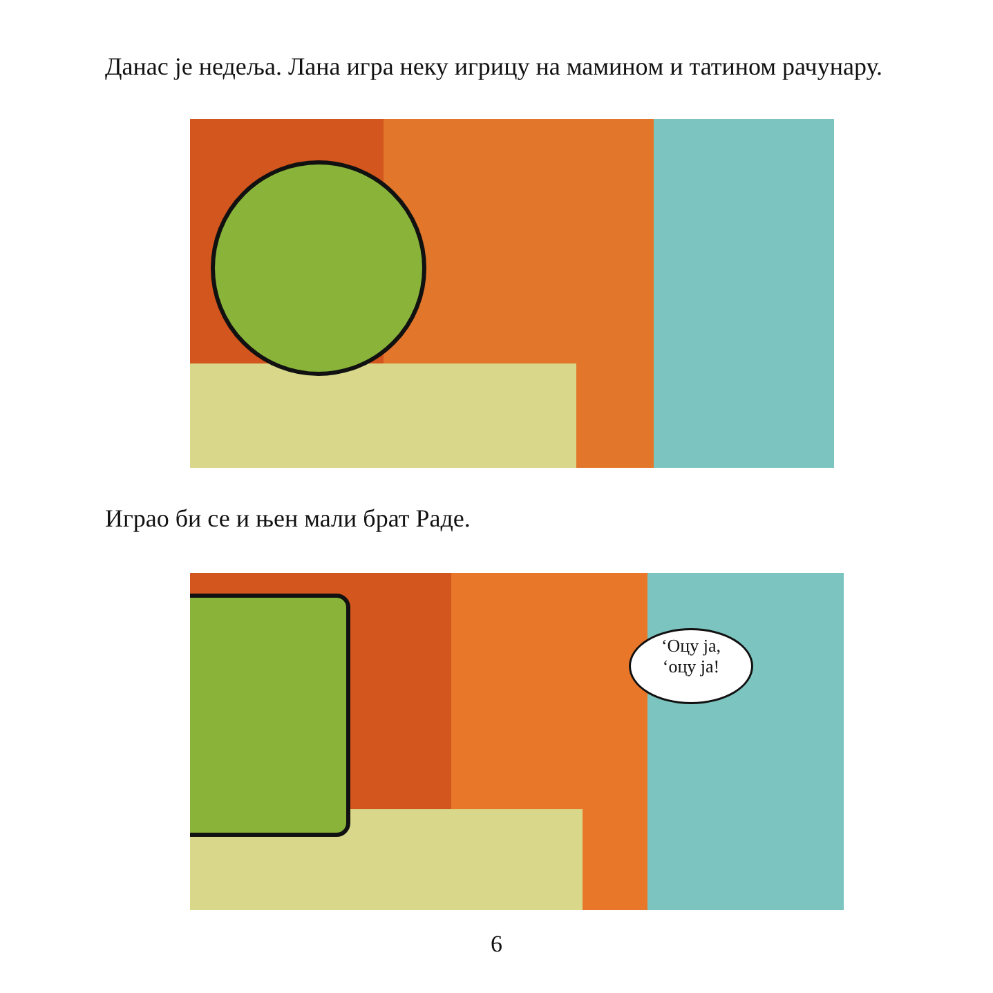Данас је недеља. Лана игра неку игрицу на маминoм и татином рачунару.
Играо би се и њен мали брат Раде.
‘Оцу ја,
‘оцу ја!
6